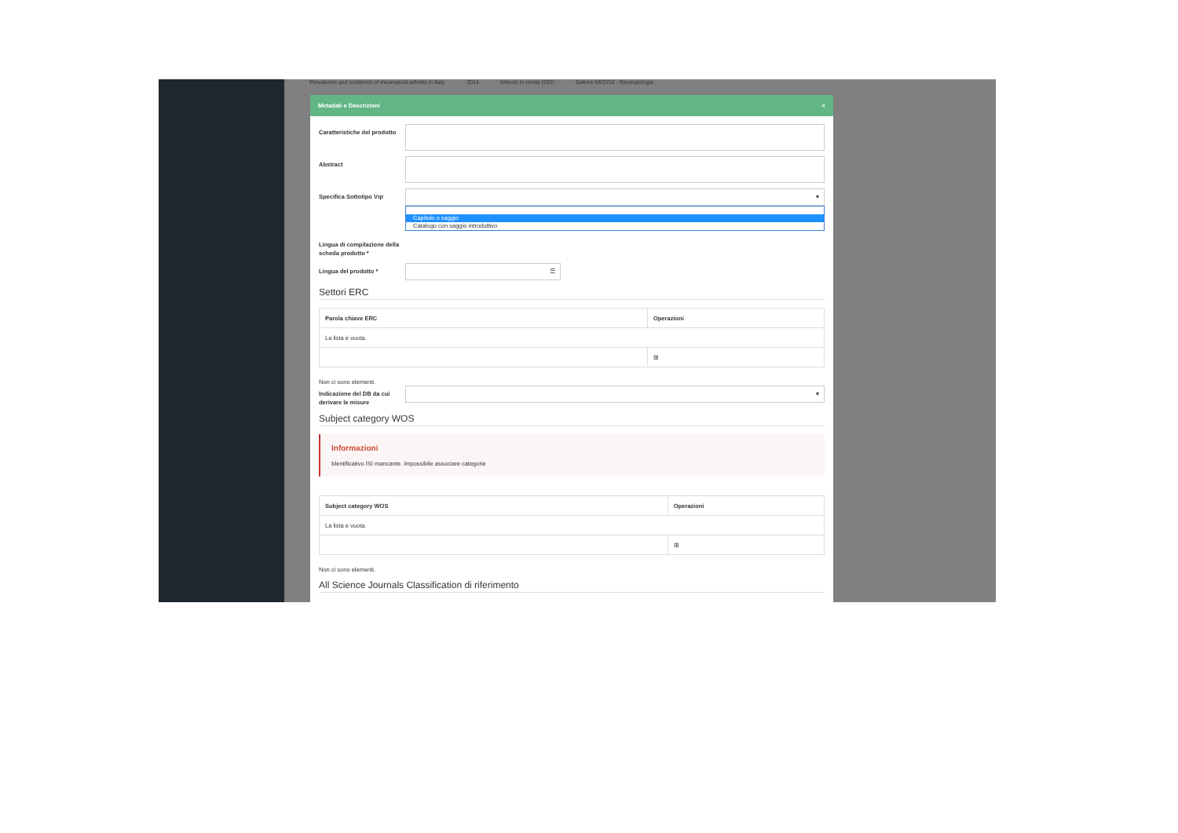Prevalence and incidence of rheumatoid arthritis in Italy. 2014 Articolo in rivista (262) Settore MED/16 - Reumatologia
Metadati e Descrizioni ×
Caratteristiche del prodotto
Abstract
Specifica Sottotipo Vqr
▾
Capitolo o saggio
Catalogo con saggio introduttivo
Lingua di compilazione della scheda prodotto *
Lingua del prodotto *
☰
Settori ERC
| Parola chiave ERC | Operazioni |
| --- | --- |
| La lista è vuota. | |
| | ⊞ |
Non ci sono elementi.
Indicazione del DB da cui derivare le misure
▾
Subject category WOS
Informazioni
Identificativo ISI mancante. Impossibile associare categorie
| Subject category WOS | Operazioni |
| --- | --- |
| La lista è vuota. | |
| | ⊞ |
Non ci sono elementi.
All Science Journals Classification di riferimento